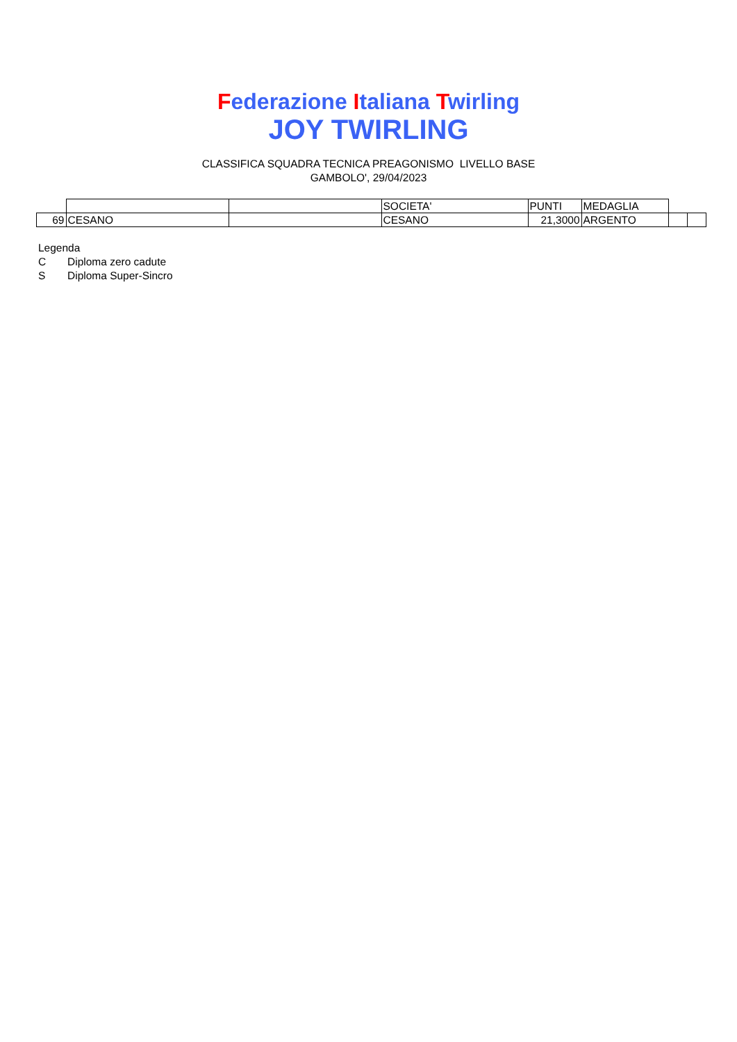Federazione Italiana Twirling
JOY TWIRLING
CLASSIFICA SQUADRA TECNICA PREAGONISMO LIVELLO BASE
GAMBOLO', 29/04/2023
| | | | SOCIETA' | PUNTI | MEDAGLIA | | |
| 69 | CESANO | | CESANO | 21,3000 | ARGENTO | | |
Legenda
C Diploma zero cadute
S Diploma Super-Sincro